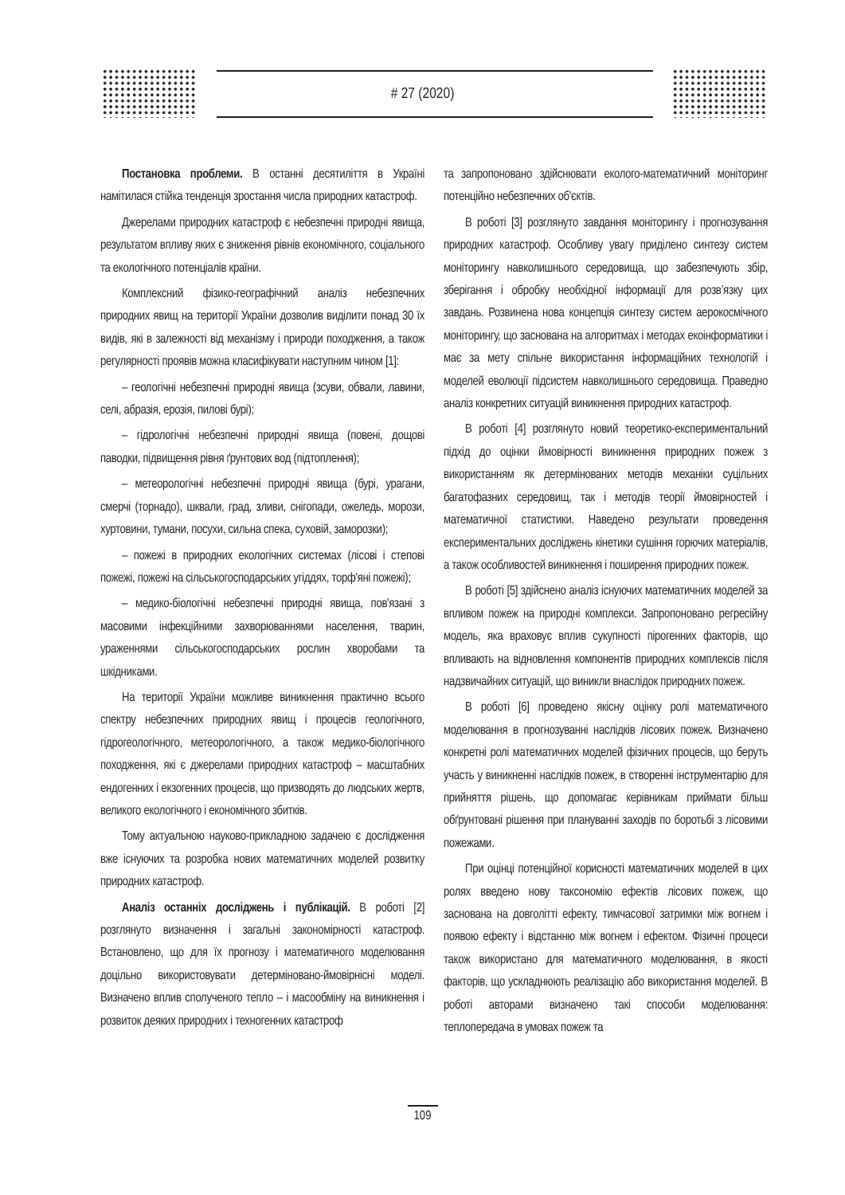# 27 (2020)
Постановка проблеми. В останні десятиліття в Україні намітилася стійка тенденція зростання числа природних катастроф.
Джерелами природних катастроф є небезпечні природні явища, результатом впливу яких є зниження рівнів економічного, соціального та екологічного потенціалів країни.
Комплексний фізико-географічний аналіз небезпечних природних явищ на території України дозволив виділити понад 30 їх видів, які в залежності від механізму і природи походження, а також регулярності проявів можна класифікувати наступним чином [1]:
– геологічні небезпечні природні явища (зсуви, обвали, лавини, селі, абразія, ерозія, пилові бурі);
– гідрологічні небезпечні природні явища (повені, дощові паводки, підвищення рівня ґрунтових вод (підтоплення);
– метеорологічні небезпечні природні явища (бурі, урагани, смерчі (торнадо), шквали, град, зливи, снігопади, ожеледь, морози, хуртовини, тумани, посухи, сильна спека, суховій, заморозки);
– пожежі в природних екологічних системах (лісові і степові пожежі, пожежі на сільськогосподарських угіддях, торф'яні пожежі);
– медико-біологічні небезпечні природні явища, пов'язані з масовими інфекційними захворюваннями населення, тварин, ураженнями сільськогосподарських рослин хворобами та шкідниками.
На території України можливе виникнення практично всього спектру небезпечних природних явищ і процесів геологічного, гідрогеологічного, метеорологічного, а також медико-біологічного походження, які є джерелами природних катастроф – масштабних ендогенних і екзогенних процесів, що призводять до людських жертв, великого екологічного і економічного збитків.
Тому актуальною науково-прикладною задачею є дослідження вже існуючих та розробка нових математичних моделей розвитку природних катастроф.
Аналіз останніх досліджень і публікацій. В роботі [2] розглянуто визначення і загальні закономірності катастроф. Встановлено, що для їх прогнозу і математичного моделювання доцільно використовувати детерміновано-ймовірнісні моделі. Визначено вплив сполученого тепло – і масообміну на виникнення і розвиток деяких природних і техногенних катастроф
та запропоновано здійснювати еколого-математичний моніторинг потенційно небезпечних об'єктів.
В роботі [3] розглянуто завдання моніторингу і прогнозування природних катастроф. Особливу увагу приділено синтезу систем моніторингу навколишнього середовища, що забезпечують збір, зберігання і обробку необхідної інформації для розв’язку цих завдань. Розвинена нова концепція синтезу систем аерокосмічного моніторингу, що заснована на алгоритмах і методах екоінформатики і має за мету спільне використання інформаційних технологій і моделей еволюції підсистем навколишнього середовища. Праведно аналіз конкретних ситуацій виникнення природних катастроф.
В роботі [4] розглянуто новий теоретико-експериментальний підхід до оцінки ймовірності виникнення природних пожеж з використанням як детермінованих методів механіки суцільних багатофазних середовищ, так і методів теорії ймовірностей і математичної статистики. Наведено результати проведення експериментальних досліджень кінетики сушіння горючих матеріалів, а також особливостей виникнення і поширення природних пожеж.
В роботі [5] здійснено аналіз існуючих математичних моделей за впливом пожеж на природні комплекси. Запропоновано регресійну модель, яка враховує вплив сукупності пірогенних факторів, що впливають на відновлення компонентів природних комплексів після надзвичайних ситуацій, що виникли внаслідок природних пожеж.
В роботі [6] проведено якісну оцінку ролі математичного моделювання в прогнозуванні наслідків лісових пожеж. Визначено конкретні ролі математичних моделей фізичних процесів, що беруть участь у виникненні наслідків пожеж, в створенні інструментарію для прийняття рішень, що допомагає керівникам приймати більш обґрунтовані рішення при плануванні заходів по боротьбі з лісовими пожежами.
При оцінці потенційної корисності математичних моделей в цих ролях введено нову таксономію ефектів лісових пожеж, що заснована на довголітті ефекту, тимчасової затримки між вогнем і появою ефекту і відстанню між вогнем і ефектом. Фізичні процеси також використано для математичного моделювання, в якості факторів, що ускладнюють реалізацію або використання моделей. В роботі авторами визначено такі способи моделювання: теплопередача в умовах пожеж та
109